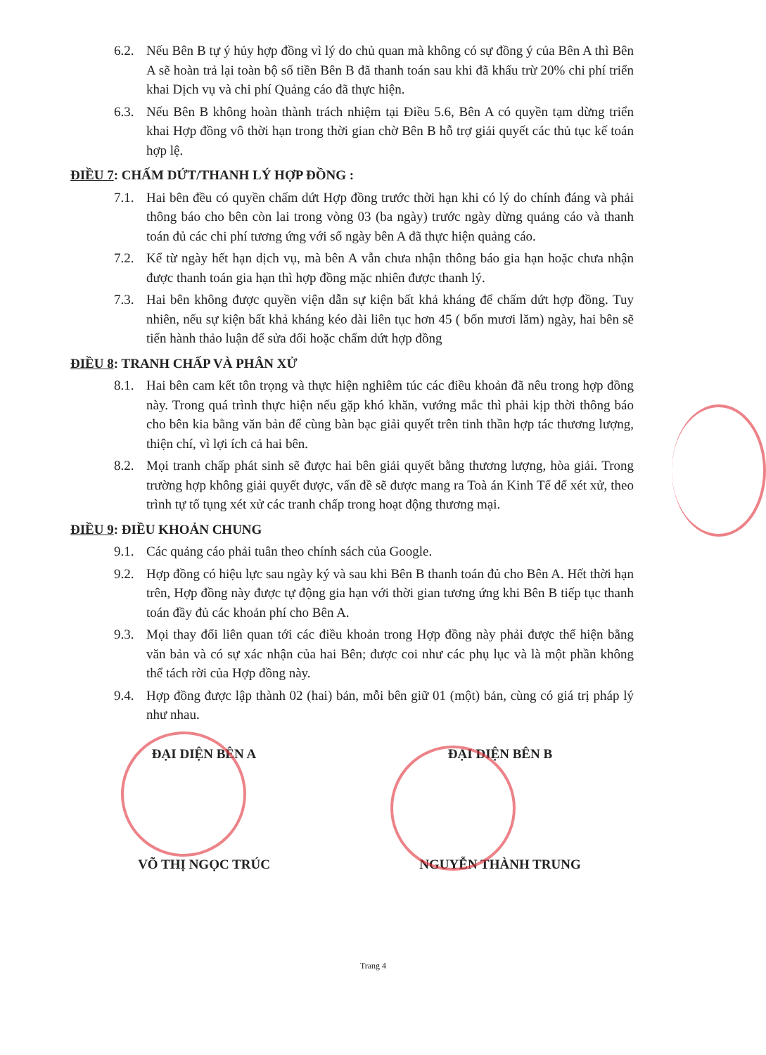6.2. Nếu Bên B tự ý hủy hợp đồng vì lý do chủ quan mà không có sự đồng ý của Bên A thì Bên A sẽ hoàn trả lại toàn bộ số tiền Bên B đã thanh toán sau khi đã khấu trừ 20% chi phí triển khai Dịch vụ và chi phí Quảng cáo đã thực hiện.
6.3. Nếu Bên B không hoàn thành trách nhiệm tại Điều 5.6, Bên A có quyền tạm dừng triển khai Hợp đồng vô thời hạn trong thời gian chờ Bên B hỗ trợ giải quyết các thủ tục kế toán hợp lệ.
ĐIỀU 7: CHẤM DỨT/THANH LÝ HỢP ĐỒNG :
7.1. Hai bên đều có quyền chấm dứt Hợp đồng trước thời hạn khi có lý do chính đáng và phải thông báo cho bên còn lai trong vòng 03 (ba ngày) trước ngày dừng quảng cáo và thanh toán đủ các chi phí tương ứng với số ngày bên A đã thực hiện quảng cáo.
7.2. Kể từ ngày hết hạn dịch vụ, mà bên A vẫn chưa nhận thông báo gia hạn hoặc chưa nhận được thanh toán gia hạn thì hợp đồng mặc nhiên được thanh lý.
7.3. Hai bên không được quyền viện dẫn sự kiện bất khả kháng để chấm dứt hợp đồng. Tuy nhiên, nếu sự kiện bất khả kháng kéo dài liên tục hơn 45 ( bốn mươi lăm) ngày, hai bên sẽ tiến hành thảo luận để sửa đổi hoặc chấm dứt hợp đồng
ĐIỀU 8: TRANH CHẤP VÀ PHÂN XỬ
8.1. Hai bên cam kết tôn trọng và thực hiện nghiêm túc các điều khoản đã nêu trong hợp đồng này. Trong quá trình thực hiện nếu gặp khó khăn, vướng mắc thì phải kịp thời thông báo cho bên kia bằng văn bản để cùng bàn bạc giải quyết trên tinh thần hợp tác thương lượng, thiện chí, vì lợi ích cả hai bên.
8.2. Mọi tranh chấp phát sinh sẽ được hai bên giải quyết bằng thương lượng, hòa giải. Trong trường hợp không giải quyết được, vấn đề sẽ được mang ra Toà án Kinh Tế để xét xử, theo trình tự tố tụng xét xử các tranh chấp trong hoạt động thương mại.
ĐIỀU 9: ĐIỀU KHOẢN CHUNG
9.1. Các quảng cáo phải tuân theo chính sách của Google.
9.2. Hợp đồng có hiệu lực sau ngày ký và sau khi Bên B thanh toán đủ cho Bên A. Hết thời hạn trên, Hợp đồng này được tự động gia hạn với thời gian tương ứng khi Bên B tiếp tục thanh toán đầy đủ các khoản phí cho Bên A.
9.3. Mọi thay đổi liên quan tới các điều khoản trong Hợp đồng này phải được thể hiện bằng văn bản và có sự xác nhận của hai Bên; được coi như các phụ lục và là một phần không thể tách rời của Hợp đồng này.
9.4. Hợp đồng được lập thành 02 (hai) bản, mỗi bên giữ 01 (một) bản, cùng có giá trị pháp lý như nhau.
ĐẠI DIỆN BÊN A ĐẠI DIỆN BÊN B
VÕ THỊ NGỌC TRÚC NGUYỄN THÀNH TRUNG
Trang 4